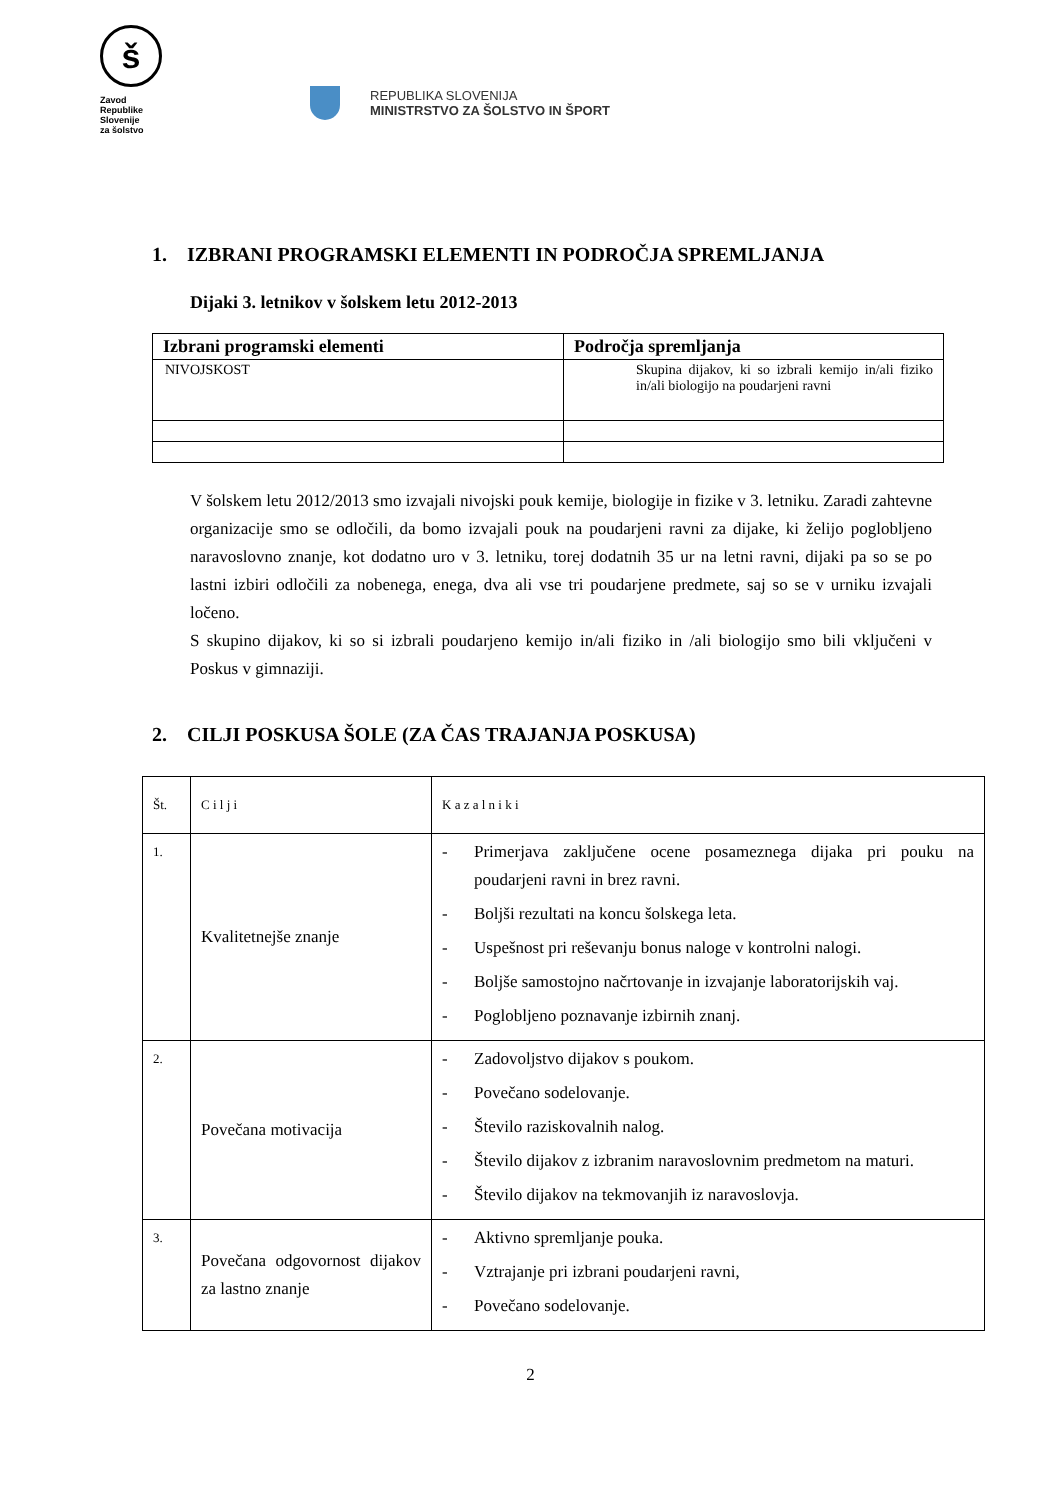š
Zavod
Republike
Slovenije
za šolstvo
REPUBLIKA SLOVENIJA
MINISTRSTVO ZA ŠOLSTVO IN ŠPORT
1. IZBRANI PROGRAMSKI ELEMENTI IN PODROČJA SPREMLJANJA
Dijaki 3. letnikov v šolskem letu 2012-2013
| Izbrani programski elementi | Področja spremljanja |
| --- | --- |
| NIVOJSKOST | Skupina dijakov, ki so izbrali kemijo in/ali fiziko in/ali biologijo na poudarjeni ravni |
V šolskem letu 2012/2013 smo izvajali nivojski pouk kemije, biologije in fizike v 3. letniku. Zaradi zahtevne organizacije smo se odločili, da bomo izvajali pouk na poudarjeni ravni za dijake, ki želijo poglobljeno naravoslovno znanje, kot dodatno uro v 3. letniku, torej dodatnih 35 ur na letni ravni, dijaki pa so se po lastni izbiri odločili za nobenega, enega, dva ali vse tri poudarjene predmete, saj so se v urniku izvajali ločeno.
S skupino dijakov, ki so si izbrali poudarjeno kemijo in/ali fiziko in /ali biologijo smo bili vključeni v Poskus v gimnaziji.
2. CILJI POSKUSA ŠOLE (ZA ČAS TRAJANJA POSKUSA)
| Št. | C i l j i | K a z a l n i k i |
| 1. | Kvalitetnejše znanje | - Primerjava zaključene ocene posameznega dijaka pri pouku na poudarjeni ravni in brez ravni. - Boljši rezultati na koncu šolskega leta. - Uspešnost pri reševanju bonus naloge v kontrolni nalogi. - Boljše samostojno načrtovanje in izvajanje laboratorijskih vaj. - Poglobljeno poznavanje izbirnih znanj. |
| 2. | Povečana motivacija | - Zadovoljstvo dijakov s poukom. - Povečano sodelovanje. - Število raziskovalnih nalog. - Število dijakov z izbranim naravoslovnim predmetom na maturi. - Število dijakov na tekmovanjih iz naravoslovja. |
| 3. | Povečana odgovornost dijakov za lastno znanje | - Aktivno spremljanje pouka. - Vztrajanje pri izbrani poudarjeni ravni, - Povečano sodelovanje. |
2